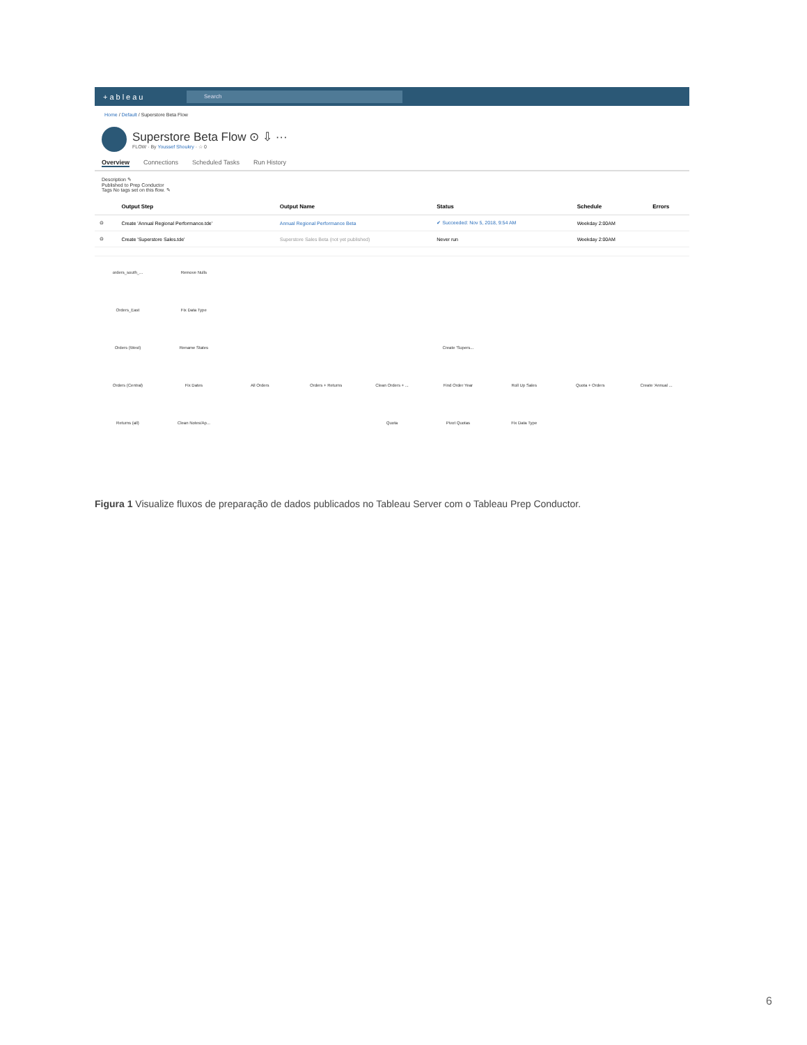+ableau
Search
Home / Default / Superstore Beta Flow
Superstore Beta Flow ⊙ ⇩ ···
FLOW · By Youssef Shoukry · ☆ 0
Overview Connections Scheduled Tasks Run History
Description ✎
Published to Prep Conductor
Tags No tags set on this flow. ✎
| | Output Step | Output Name | Status | Schedule | Errors |
| --- | --- | --- | --- | --- | --- |
| ⊙ | Create 'Annual Regional Performance.tde' | Annual Regional Performance Beta | ✔ Succeeded: Nov 5, 2018, 9:54 AM | Weekday 2:00AM | |
| ⊙ | Create 'Superstore Sales.tde' | Superstore Sales Beta (not yet published) | Never run | Weekday 2:00AM | |
orders_south_...
Remove Nulls
Orders_East
Fix Data Type
Orders (West)
Rename States
Create 'Supers...
Orders (Central)
Fix Dates
All Orders
Orders + Returns
Clean Orders + ...
Find Order Year
Roll Up Sales
Quota + Orders
Create 'Annual ...
Returns (all)
Clean Notes/Ap...
Quota
Pivot Quotas
Fix Data Type
Figura 1 Visualize fluxos de preparação de dados publicados no Tableau Server com o Tableau Prep Conductor.
6